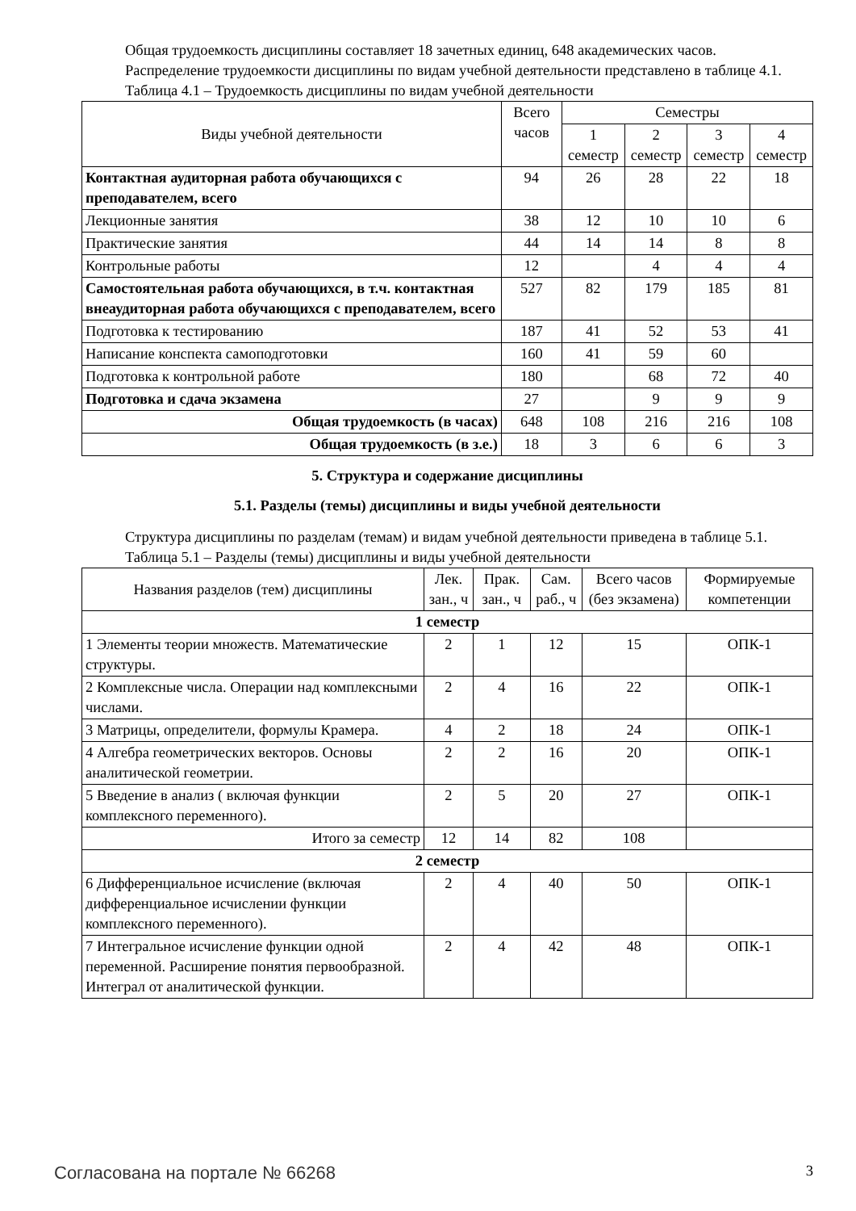Общая трудоемкость дисциплины составляет 18 зачетных единиц, 648 академических часов.
Распределение трудоемкости дисциплины по видам учебной деятельности представлено в таблице 4.1.
Таблица 4.1 – Трудоемкость дисциплины по видам учебной деятельности
| Виды учебной деятельности | Всего часов | Семестры | | | |
| --- | --- | --- | --- | --- | --- |
| | | 1 семестр | 2 семестр | 3 семестр | 4 семестр |
| Контактная аудиторная работа обучающихся с преподавателем, всего | 94 | 26 | 28 | 22 | 18 |
| Лекционные занятия | 38 | 12 | 10 | 10 | 6 |
| Практические занятия | 44 | 14 | 14 | 8 | 8 |
| Контрольные работы | 12 | | 4 | 4 | 4 |
| Самостоятельная работа обучающихся, в т.ч. контактная внеаудиторная работа обучающихся с преподавателем, всего | 527 | 82 | 179 | 185 | 81 |
| Подготовка к тестированию | 187 | 41 | 52 | 53 | 41 |
| Написание конспекта самоподготовки | 160 | 41 | 59 | 60 | |
| Подготовка к контрольной работе | 180 | | 68 | 72 | 40 |
| Подготовка и сдача экзамена | 27 | | 9 | 9 | 9 |
| Общая трудоемкость (в часах) | 648 | 108 | 216 | 216 | 108 |
| Общая трудоемкость (в з.е.) | 18 | 3 | 6 | 6 | 3 |
5. Структура и содержание дисциплины
5.1. Разделы (темы) дисциплины и виды учебной деятельности
Структура дисциплины по разделам (темам) и видам учебной деятельности приведена в таблице 5.1.
Таблица 5.1 – Разделы (темы) дисциплины и виды учебной деятельности
| Названия разделов (тем) дисциплины | Лек. зан., ч | Прак. зан., ч | Сам. раб., ч | Всего часов (без экзамена) | Формируемые компетенции |
| --- | --- | --- | --- | --- | --- |
| 1 семестр | | | | | |
| 1 Элементы теории множеств. Математические структуры. | 2 | 1 | 12 | 15 | ОПК-1 |
| 2 Комплексные числа. Операции над комплексными числами. | 2 | 4 | 16 | 22 | ОПК-1 |
| 3 Матрицы, определители, формулы Крамера. | 4 | 2 | 18 | 24 | ОПК-1 |
| 4 Алгебра геометрических векторов. Основы аналитической геометрии. | 2 | 2 | 16 | 20 | ОПК-1 |
| 5 Введение в анализ ( включая функции комплексного переменного). | 2 | 5 | 20 | 27 | ОПК-1 |
| Итого за семестр | 12 | 14 | 82 | 108 | |
| 2 семестр | | | | | |
| 6 Дифференциальное исчисление (включая дифференциальное исчислении функции комплексного переменного). | 2 | 4 | 40 | 50 | ОПК-1 |
| 7 Интегральное исчисление функции одной переменной. Расширение понятия первообразной. Интеграл от аналитической функции. | 2 | 4 | 42 | 48 | ОПК-1 |
Согласована на портале № 66268 3